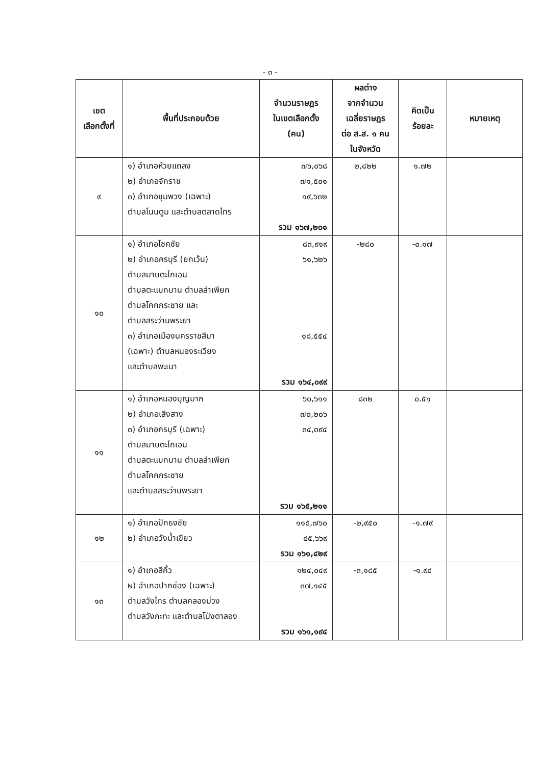- ๓ -
| เขต เลือกตั้งที่ | พื้นที่ประกอบด้วย | จำนวนราษฎร ในเขตเลือกตั้ง (คน) | ผลต่าง จากจำนวน เฉลี่ยราษฎร ต่อ ส.ส. ๑ คน ในจังหวัด | คิดเป็น ร้อยละ | หมายเหตุ |
| --- | --- | --- | --- | --- | --- |
| ๙ | ๑) อำเภอห้วยแถลง ๒) อำเภอจักราช ๓) อำเภอชุมพวง (เฉพาะ) ตำบลโนนตูม และตำบลตลาดไทร | ๗๖,๐๖๘ ๗๑,๕๐๑ ๑๙,๖๓๒ รวม ๑๖๗,๒๐๑ | ๒,๘๒๒ | ๑.๗๒ | |
| ๑๐ | ๑) อำเภอโชคชัย ๒) อำเภอครบุรี (ยกเว้น) ตำบลมาบตะโกเอน ตำบลตะแบกบาน ตำบลลำเพียก ตำบลโคกกระชาย และ ตำบลสระว่านพระยา ๓) อำเภอเมืองนครราชสีมา (เฉพาะ) ตำบลหนองระเวียง และตำบลพะเนา | ๘๓,๙๑๙ ๖๑,๖๒๖ ๑๘,๕๕๔ รวม ๑๖๔,๐๙๙ | -๒๘๐ | -๐.๑๗ | |
| ๑๑ | ๑) อำเภอหนองบุญมาก ๒) อำเภอเสิงสาง ๓) อำเภอครบุรี (เฉพาะ) ตำบลมาบตะโกเอน ตำบลตะแบกบาน ตำบลลำเพียก ตำบลโคกกระชาย และตำบลสระว่านพระยา | ๖๐,๖๑๑ ๗๐,๒๐๖ ๓๔,๓๙๔ รวม ๑๖๕,๒๑๑ | ๘๓๒ | ๐.๕๑ | |
| ๑๒ | ๑) อำเภอปักธงชัย ๒) อำเภอวังน้ำเขียว | ๑๑๕,๗๖๐ ๔๕,๖๖๙ รวม ๑๖๑,๔๒๙ | -๒,๙๕๐ | -๑.๗๙ | |
| ๑๓ | ๑) อำเภอสีคิ้ว ๒) อำเภอปากช่อง (เฉพาะ) ตำบลวังไทร ตำบลคลองม่วง ตำบลวังกะทะ และตำบลโป่งตาลอง | ๑๒๔,๐๔๙ ๓๗,๑๔๕ รวม ๑๖๑,๑๙๔ | -๓,๑๘๕ | -๑.๙๔ | |